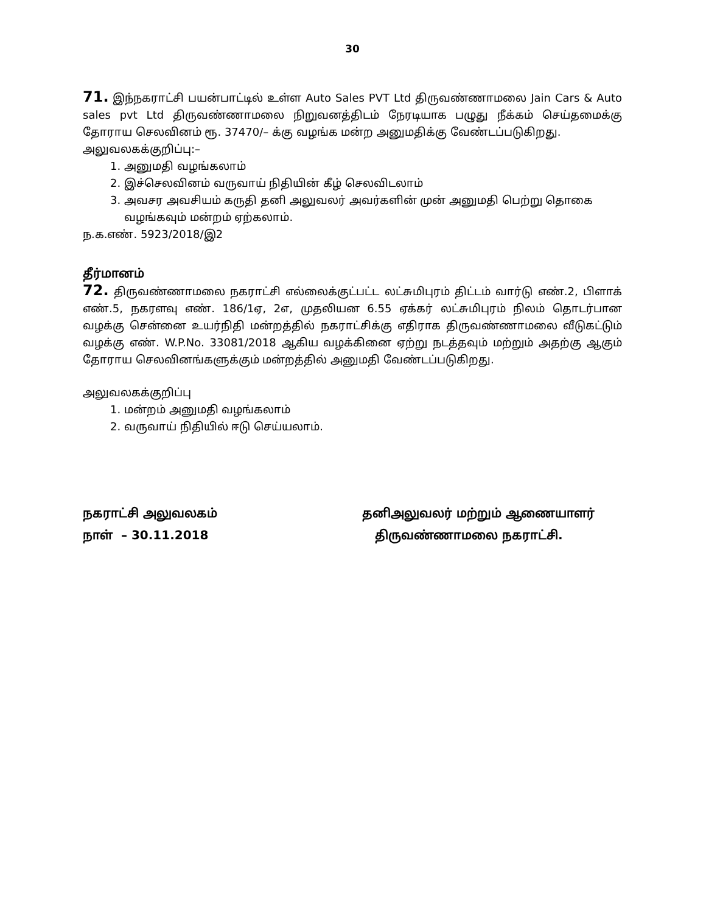30
71. இந்நகராட்சி பயன்பாட்டில் உள்ள Auto Sales PVT Ltd திருவண்ணாமலை Jain Cars & Auto sales pvt Ltd திருவண்ணாமலை நிறுவனத்திடம் நேரடியாக பழுது நீக்கம் செய்தமைக்கு தோராய செலவினம் ரூ. 37470/– க்கு வழங்க மன்ற அனுமதிக்கு வேண்டப்படுகிறது.
அலுவலகக்குறிப்பு:–
1. அனுமதி வழங்கலாம்
2. இச்செலவினம் வருவாய் நிதியின் கீழ் செலவிடலாம்
3. அவசர அவசியம் கருதி தனி அலுவலர் அவர்களின் முன் அனுமதி பெற்று தொகை வழங்கவும் மன்றம் ஏற்கலாம்.
ந.க.எண். 5923/2018/இ2
தீர்மானம்
72. திருவண்ணாமலை நகராட்சி எல்லைக்குட்பட்ட லட்சுமிபுரம் திட்டம் வார்டு எண்.2, பிளாக் எண்.5, நகரளவு எண். 186/1ஏ, 2எ, முதலியன 6.55 ஏக்கர் லட்சுமிபுரம் நிலம் தொடர்பான வழக்கு சென்னை உயர்நிதி மன்றத்தில் நகராட்சிக்கு எதிராக திருவண்ணாமலை வீடுகட்டும் வழக்கு எண். W.P.No. 33081/2018 ஆகிய வழக்கினை ஏற்று நடத்தவும் மற்றும் அதற்கு ஆகும் தோராய செலவினங்களுக்கும் மன்றத்தில் அனுமதி வேண்டப்படுகிறது.
அலுவலகக்குறிப்பு
1. மன்றம் அனுமதி வழங்கலாம்
2. வருவாய் நிதியில் ஈடு செய்யலாம்.
நகராட்சி அலுவலகம்
நாள் – 30.11.2018
தனிஅலுவலர் மற்றும் ஆணையாளர்
திருவண்ணாமலை நகராட்சி.